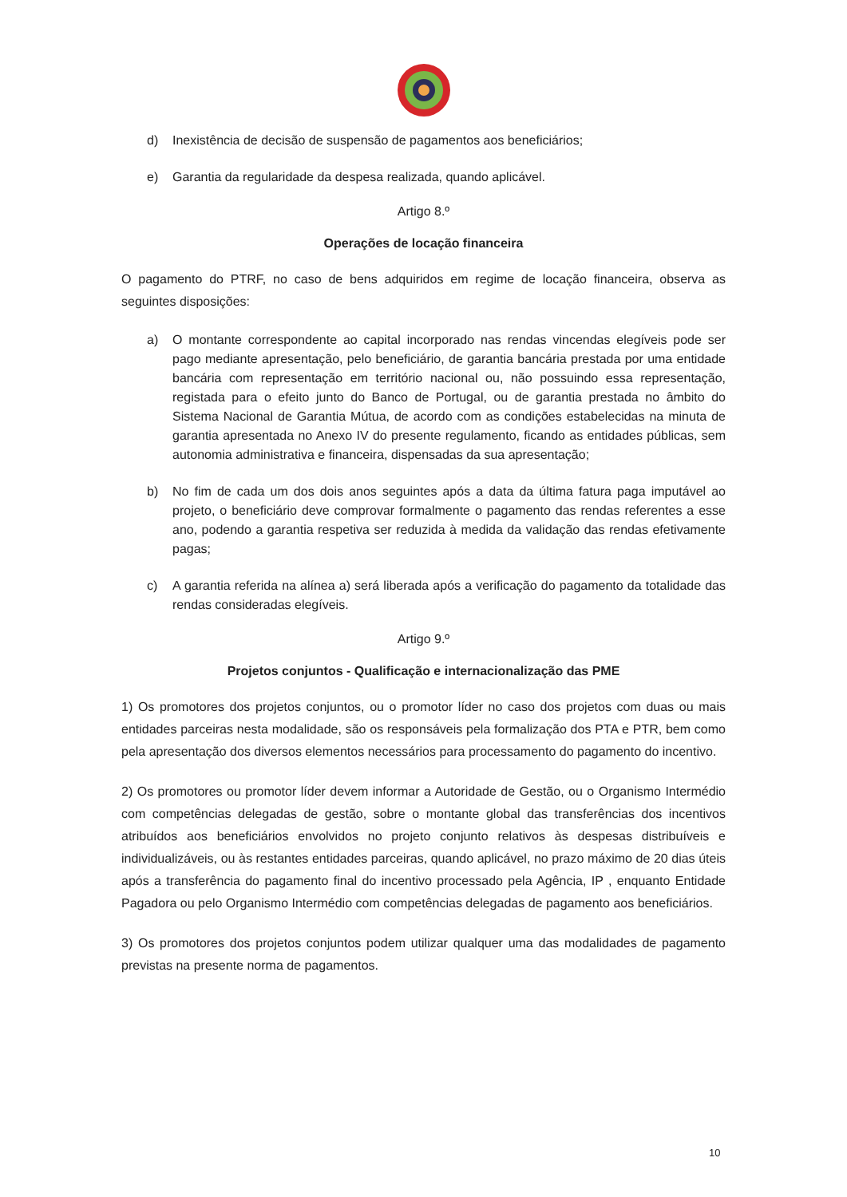d) Inexistência de decisão de suspensão de pagamentos aos beneficiários;
e) Garantia da regularidade da despesa realizada, quando aplicável.
Artigo 8.º
Operações de locação financeira
O pagamento do PTRF, no caso de bens adquiridos em regime de locação financeira, observa as seguintes disposições:
a) O montante correspondente ao capital incorporado nas rendas vincendas elegíveis pode ser pago mediante apresentação, pelo beneficiário, de garantia bancária prestada por uma entidade bancária com representação em território nacional ou, não possuindo essa representação, registada para o efeito junto do Banco de Portugal, ou de garantia prestada no âmbito do Sistema Nacional de Garantia Mútua, de acordo com as condições estabelecidas na minuta de garantia apresentada no Anexo IV do presente regulamento, ficando as entidades públicas, sem autonomia administrativa e financeira, dispensadas da sua apresentação;
b) No fim de cada um dos dois anos seguintes após a data da última fatura paga imputável ao projeto, o beneficiário deve comprovar formalmente o pagamento das rendas referentes a esse ano, podendo a garantia respetiva ser reduzida à medida da validação das rendas efetivamente pagas;
c) A garantia referida na alínea a) será liberada após a verificação do pagamento da totalidade das rendas consideradas elegíveis.
Artigo 9.º
Projetos conjuntos - Qualificação e internacionalização das PME
1) Os promotores dos projetos conjuntos, ou o promotor líder no caso dos projetos com duas ou mais entidades parceiras nesta modalidade, são os responsáveis pela formalização dos PTA e PTR, bem como pela apresentação dos diversos elementos necessários para processamento do pagamento do incentivo.
2) Os promotores ou promotor líder devem informar a Autoridade de Gestão, ou o Organismo Intermédio com competências delegadas de gestão, sobre o montante global das transferências dos incentivos atribuídos aos beneficiários envolvidos no projeto conjunto relativos às despesas distribuíveis e individualizáveis, ou às restantes entidades parceiras, quando aplicável, no prazo máximo de 20 dias úteis após a transferência do pagamento final do incentivo processado pela Agência, IP , enquanto Entidade Pagadora ou pelo Organismo Intermédio com competências delegadas de pagamento aos beneficiários.
3) Os promotores dos projetos conjuntos podem utilizar qualquer uma das modalidades de pagamento previstas na presente norma de pagamentos.
10